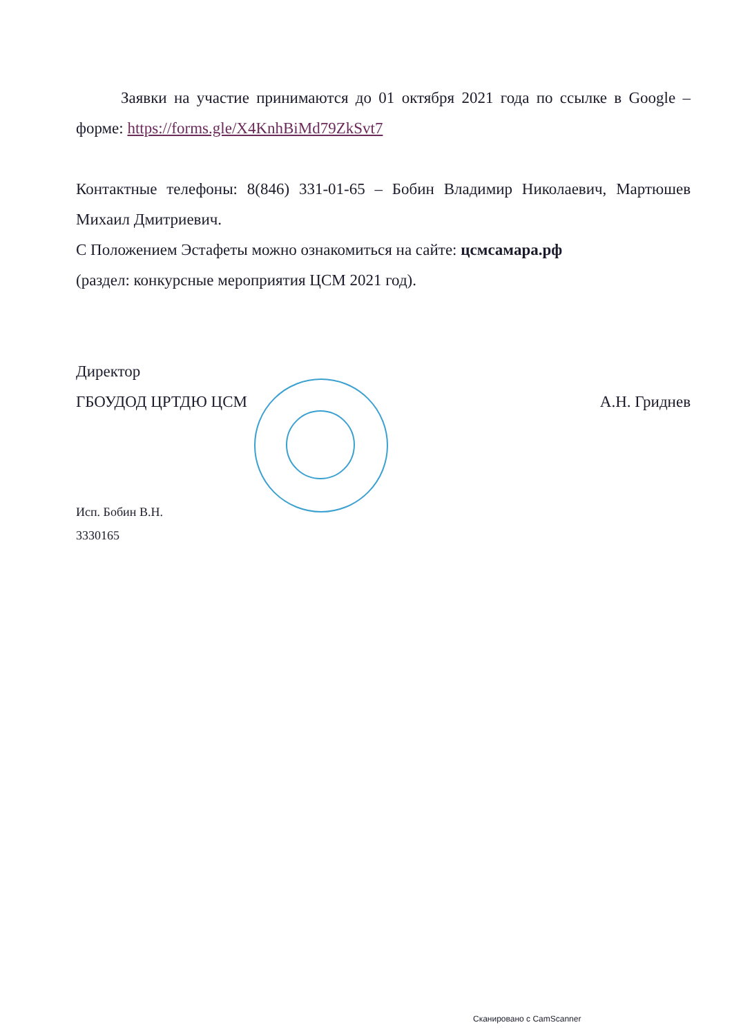Заявки на участие принимаются до 01 октября 2021 года по ссылке в Google – форме: https://forms.gle/X4KnhBiMd79ZkSvt7
Контактные телефоны: 8(846) 331-01-65 – Бобин Владимир Николаевич, Мартюшев Михаил Дмитриевич.
С Положением Эстафеты можно ознакомиться на сайте: цсмсамара.рф
(раздел: конкурсные мероприятия ЦСМ 2021 год).
Директор
ГБОУДОД ЦРТДЮ ЦСМ А.Н. Гриднев
Исп. Бобин В.Н.
3330165
Сканировано с CamScanner